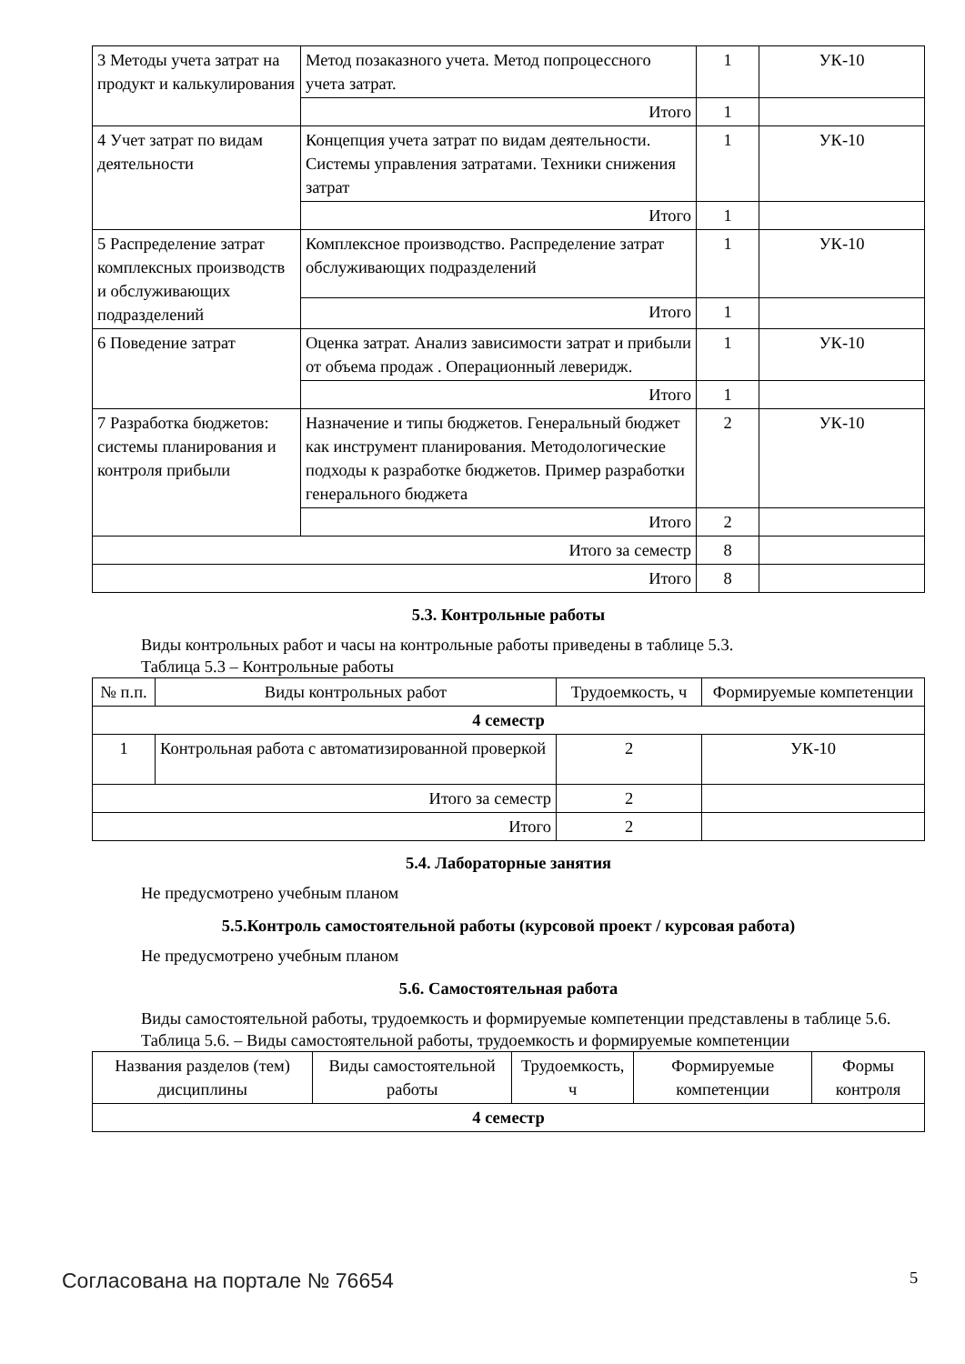| 3 Методы учета затрат на продукт и калькулирования | Метод позаказного учета. Метод попроцессного учета затрат. | 1 | УК-10 |
| | Итого | 1 | |
| 4 Учет затрат по видам деятельности | Концепция учета затрат по видам деятельности. Системы управления затратами. Техники снижения затрат | 1 | УК-10 |
| | Итого | 1 | |
| 5 Распределение затрат комплексных производств и обслуживающих подразделений | Комплексное производство. Распределение затрат обслуживающих подразделений | 1 | УК-10 |
| | Итого | 1 | |
| 6 Поведение затрат | Оценка затрат. Анализ зависимости затрат и прибыли от объема продаж . Операционный леверидж. | 1 | УК-10 |
| | Итого | 1 | |
| 7 Разработка бюджетов: системы планирования и контроля прибыли | Назначение и типы бюджетов. Генеральный бюджет как инструмент планирования. Методологические подходы к разработке бюджетов. Пример разработки генерального бюджета | 2 | УК-10 |
| | Итого | 2 | |
| Итого за семестр | | 8 | |
| Итого | | 8 | |
5.3. Контрольные работы
Виды контрольных работ и часы на контрольные работы приведены в таблице 5.3.
Таблица 5.3 – Контрольные работы
| № п.п. | Виды контрольных работ | Трудоемкость, ч | Формируемые компетенции |
| --- | --- | --- | --- |
| 4 семестр | | | |
| 1 | Контрольная работа с автоматизированной проверкой | 2 | УК-10 |
| Итого за семестр | | 2 | |
| Итого | | 2 | |
5.4. Лабораторные занятия
Не предусмотрено учебным планом
5.5.Контроль самостоятельной работы (курсовой проект / курсовая работа)
Не предусмотрено учебным планом
5.6. Самостоятельная работа
Виды самостоятельной работы, трудоемкость и формируемые компетенции представлены в таблице 5.6.
Таблица 5.6. – Виды самостоятельной работы, трудоемкость и формируемые компетенции
| Названия разделов (тем) дисциплины | Виды самостоятельной работы | Трудоемкость, ч | Формируемые компетенции | Формы контроля |
| --- | --- | --- | --- | --- |
| 4 семестр | | | | |
Согласована на портале № 76654 5